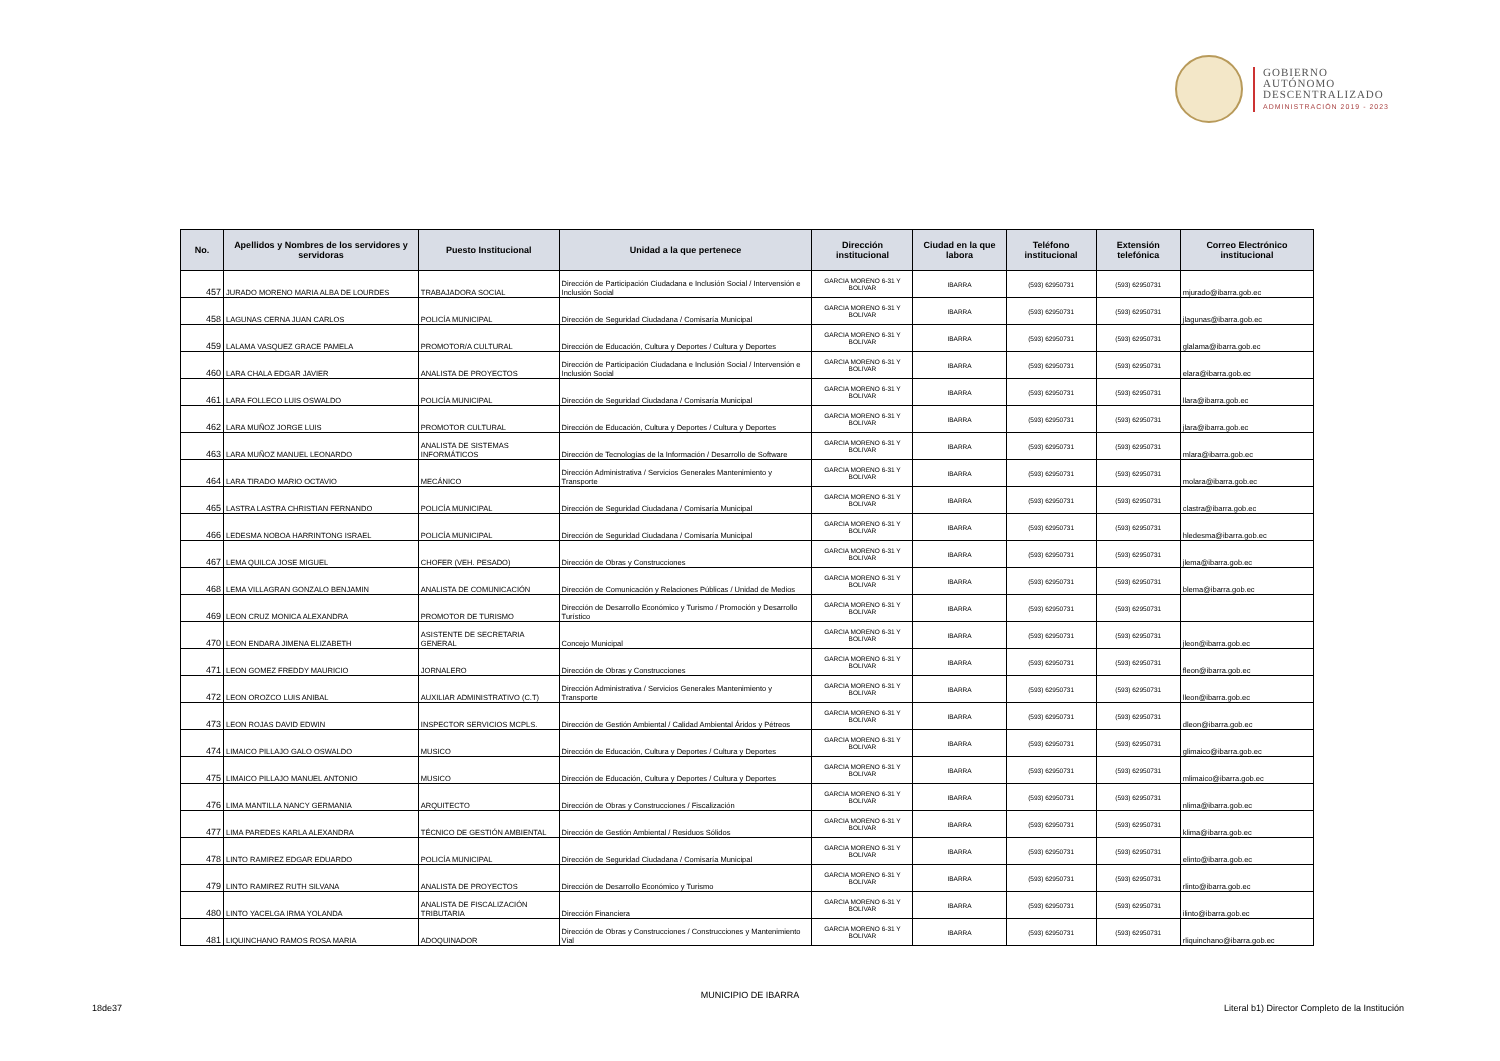GOBIERNO
AUTÓNOMO
DESCENTRALIZADO
ADMINISTRACIÓN 2019 - 2023
| No. | Apellidos y Nombres de los servidores y servidoras | Puesto Institucional | Unidad a la que pertenece | Dirección institucional | Ciudad en la que labora | Teléfono institucional | Extensión telefónica | Correo Electrónico institucional |
| --- | --- | --- | --- | --- | --- | --- | --- | --- |
| 457 | JURADO MORENO MARIA ALBA DE LOURDES | TRABAJADORA SOCIAL | Dirección de Participación Ciudadana e Inclusión Social / Intervensión e Inclusión Social | GARCIA MORENO 6-31 Y BOLIVAR | IBARRA | (593) 62950731 | (593) 62950731 | mjurado@ibarra.gob.ec |
| 458 | LAGUNAS CERNA JUAN CARLOS | POLICÍA MUNICIPAL | Dirección de Seguridad Ciudadana / Comisaría Municipal | GARCIA MORENO 6-31 Y BOLIVAR | IBARRA | (593) 62950731 | (593) 62950731 | jlagunas@ibarra.gob.ec |
| 459 | LALAMA VASQUEZ GRACE PAMELA | PROMOTOR/A CULTURAL | Dirección de Educación, Cultura y Deportes / Cultura y Deportes | GARCIA MORENO 6-31 Y BOLIVAR | IBARRA | (593) 62950731 | (593) 62950731 | glalama@ibarra.gob.ec |
| 460 | LARA CHALA EDGAR JAVIER | ANALISTA DE PROYECTOS | Dirección de Participación Ciudadana e Inclusión Social / Intervensión e Inclusión Social | GARCIA MORENO 6-31 Y BOLIVAR | IBARRA | (593) 62950731 | (593) 62950731 | elara@ibarra.gob.ec |
| 461 | LARA FOLLECO LUIS OSWALDO | POLICÍA MUNICIPAL | Dirección de Seguridad Ciudadana / Comisaría Municipal | GARCIA MORENO 6-31 Y BOLIVAR | IBARRA | (593) 62950731 | (593) 62950731 | llara@ibarra.gob.ec |
| 462 | LARA MUÑOZ JORGE LUIS | PROMOTOR CULTURAL | Dirección de Educación, Cultura y Deportes / Cultura y Deportes | GARCIA MORENO 6-31 Y BOLIVAR | IBARRA | (593) 62950731 | (593) 62950731 | jlara@ibarra.gob.ec |
| 463 | LARA MUÑOZ MANUEL LEONARDO | ANALISTA DE SISTEMAS INFORMÁTICOS | Dirección de Tecnologías de la Información / Desarrollo de Software | GARCIA MORENO 6-31 Y BOLIVAR | IBARRA | (593) 62950731 | (593) 62950731 | mlara@ibarra.gob.ec |
| 464 | LARA TIRADO MARIO OCTAVIO | MECÁNICO | Dirección Administrativa / Servicios Generales Mantenimiento y Transporte | GARCIA MORENO 6-31 Y BOLIVAR | IBARRA | (593) 62950731 | (593) 62950731 | molara@ibarra.gob.ec |
| 465 | LASTRA LASTRA CHRISTIAN FERNANDO | POLICÍA MUNICIPAL | Dirección de Seguridad Ciudadana / Comisaría Municipal | GARCIA MORENO 6-31 Y BOLIVAR | IBARRA | (593) 62950731 | (593) 62950731 | clastra@ibarra.gob.ec |
| 466 | LEDESMA NOBOA HARRINTONG ISRAEL | POLICÍA MUNICIPAL | Dirección de Seguridad Ciudadana / Comisaría Municipal | GARCIA MORENO 6-31 Y BOLIVAR | IBARRA | (593) 62950731 | (593) 62950731 | hledesma@ibarra.gob.ec |
| 467 | LEMA QUILCA JOSE MIGUEL | CHOFER (VEH. PESADO) | Dirección de Obras y Construcciones | GARCIA MORENO 6-31 Y BOLIVAR | IBARRA | (593) 62950731 | (593) 62950731 | jlema@ibarra.gob.ec |
| 468 | LEMA VILLAGRAN GONZALO BENJAMIN | ANALISTA DE COMUNICACIÓN | Dirección de Comunicación y Relaciones Públicas / Unidad de Medios | GARCIA MORENO 6-31 Y BOLIVAR | IBARRA | (593) 62950731 | (593) 62950731 | blema@ibarra.gob.ec |
| 469 | LEON CRUZ MONICA ALEXANDRA | PROMOTOR DE TURISMO | Dirección de Desarrollo Económico y Turismo / Promoción y Desarrollo Turístico | GARCIA MORENO 6-31 Y BOLIVAR | IBARRA | (593) 62950731 | (593) 62950731 | |
| 470 | LEON ENDARA JIMENA ELIZABETH | ASISTENTE DE SECRETARIA GENERAL | Concejo Municipal | GARCIA MORENO 6-31 Y BOLIVAR | IBARRA | (593) 62950731 | (593) 62950731 | jleon@ibarra.gob.ec |
| 471 | LEON GOMEZ FREDDY MAURICIO | JORNALERO | Dirección de Obras y Construcciones | GARCIA MORENO 6-31 Y BOLIVAR | IBARRA | (593) 62950731 | (593) 62950731 | fleon@ibarra.gob.ec |
| 472 | LEON OROZCO LUIS ANIBAL | AUXILIAR ADMINISTRATIVO (C.T) | Dirección Administrativa / Servicios Generales Mantenimiento y Transporte | GARCIA MORENO 6-31 Y BOLIVAR | IBARRA | (593) 62950731 | (593) 62950731 | lleon@ibarra.gob.ec |
| 473 | LEON ROJAS DAVID EDWIN | INSPECTOR SERVICIOS MCPLS. | Dirección de Gestión Ambiental / Calidad Ambiental Áridos y Pétreos | GARCIA MORENO 6-31 Y BOLIVAR | IBARRA | (593) 62950731 | (593) 62950731 | dleon@ibarra.gob.ec |
| 474 | LIMAICO PILLAJO GALO OSWALDO | MUSICO | Dirección de Educación, Cultura y Deportes / Cultura y Deportes | GARCIA MORENO 6-31 Y BOLIVAR | IBARRA | (593) 62950731 | (593) 62950731 | glimaico@ibarra.gob.ec |
| 475 | LIMAICO PILLAJO MANUEL ANTONIO | MUSICO | Dirección de Educación, Cultura y Deportes / Cultura y Deportes | GARCIA MORENO 6-31 Y BOLIVAR | IBARRA | (593) 62950731 | (593) 62950731 | mlimaico@ibarra.gob.ec |
| 476 | LIMA MANTILLA NANCY GERMANIA | ARQUITECTO | Dirección de Obras y Construcciones / Fiscalización | GARCIA MORENO 6-31 Y BOLIVAR | IBARRA | (593) 62950731 | (593) 62950731 | nlima@ibarra.gob.ec |
| 477 | LIMA PAREDES KARLA ALEXANDRA | TÉCNICO DE GESTIÓN AMBIENTAL | Dirección de Gestión Ambiental / Residuos Sólidos | GARCIA MORENO 6-31 Y BOLIVAR | IBARRA | (593) 62950731 | (593) 62950731 | klima@ibarra.gob.ec |
| 478 | LINTO RAMIREZ EDGAR EDUARDO | POLICÍA MUNICIPAL | Dirección de Seguridad Ciudadana / Comisaría Municipal | GARCIA MORENO 6-31 Y BOLIVAR | IBARRA | (593) 62950731 | (593) 62950731 | elinto@ibarra.gob.ec |
| 479 | LINTO RAMIREZ RUTH SILVANA | ANALISTA DE PROYECTOS | Dirección de Desarrollo Económico y Turismo | GARCIA MORENO 6-31 Y BOLIVAR | IBARRA | (593) 62950731 | (593) 62950731 | rlinto@ibarra.gob.ec |
| 480 | LINTO YACELGA IRMA YOLANDA | ANALISTA DE FISCALIZACIÓN TRIBUTARIA | Dirección Financiera | GARCIA MORENO 6-31 Y BOLIVAR | IBARRA | (593) 62950731 | (593) 62950731 | ilinto@ibarra.gob.ec |
| 481 | LIQUINCHANO RAMOS ROSA MARIA | ADOQUINADOR | Dirección de Obras y Construcciones / Construcciones y Mantenimiento Vial | GARCIA MORENO 6-31 Y BOLIVAR | IBARRA | (593) 62950731 | (593) 62950731 | rliquinchano@ibarra.gob.ec |
MUNICIPIO DE IBARRA
18de37 Literal b1) Director Completo de la Institución